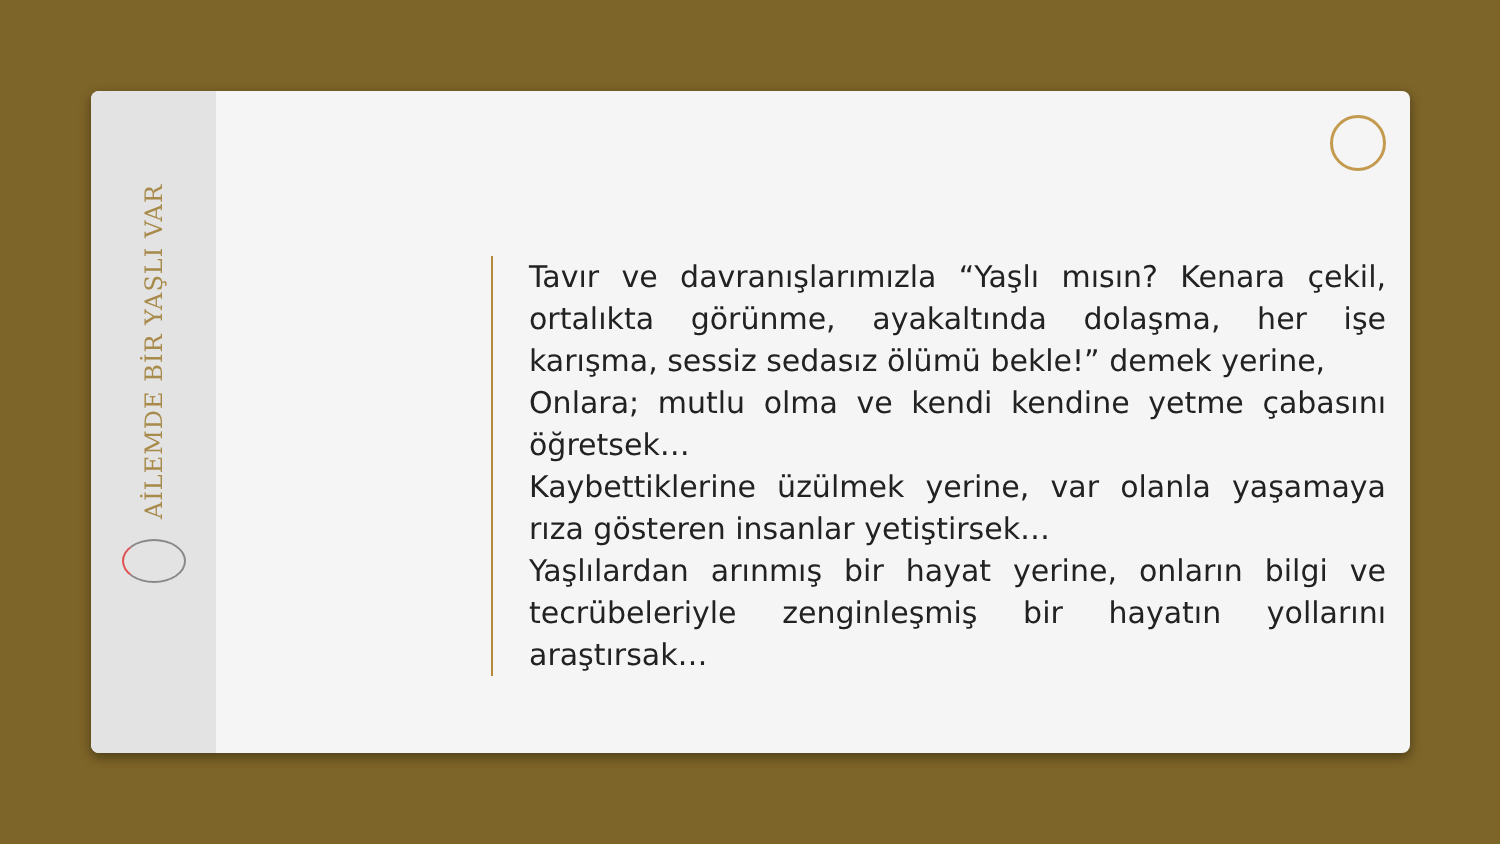AİLEMDE BİR YAŞLI VAR
Tavır ve davranışlarımızla “Yaşlı mısın? Kenara çekil, ortalıkta görünme, ayakaltında dolaşma, her işe karışma, sessiz sedasız ölümü bekle!” demek yerine,
Onlara; mutlu olma ve kendi kendine yetme çabasını öğretsek…
Kaybettiklerine üzülmek yerine, var olanla yaşamaya rıza gösteren insanlar yetiştirsek…
Yaşlılardan arınmış bir hayat yerine, onların bilgi ve tecrübeleriyle zenginleşmiş bir hayatın yollarını araştırsak…